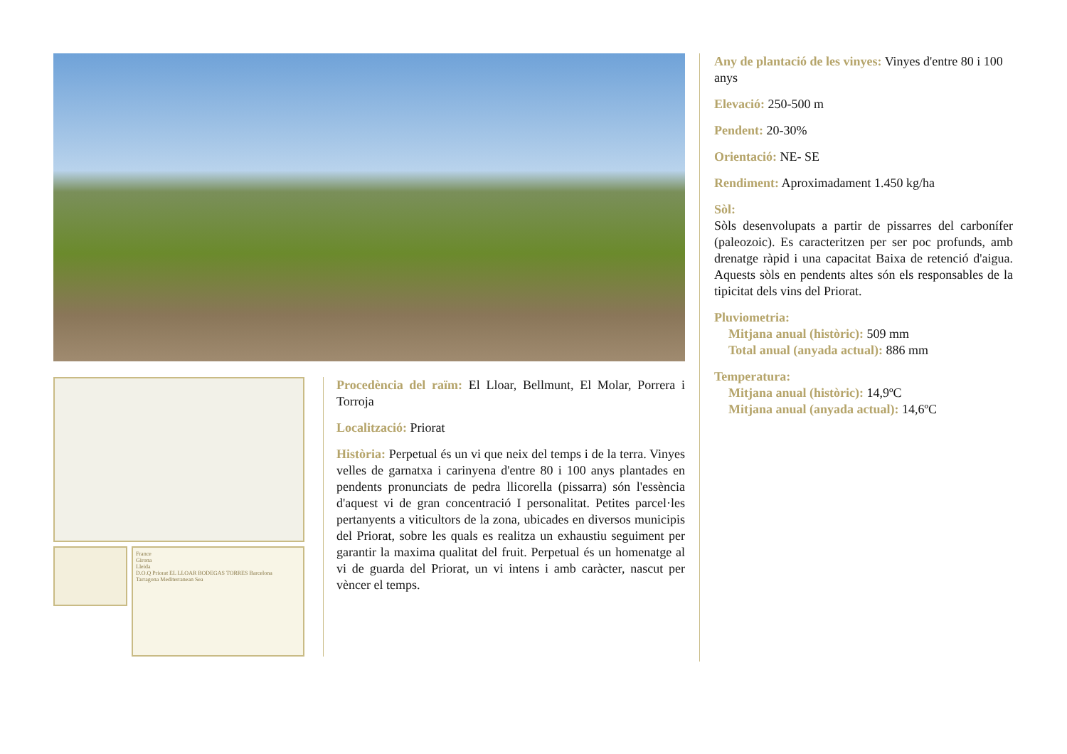France
Girona
Lleida
D.O.Q Priorat EL LLOAR BODEGAS TORRES Barcelona
Tarragona Mediterranean Sea
Procedència del raïm: El Lloar, Bellmunt, El Molar, Porrera i Torroja
Localització: Priorat
Història: Perpetual és un vi que neix del temps i de la terra. Vinyes velles de garnatxa i carinyena d'entre 80 i 100 anys plantades en pendents pronunciats de pedra llicorella (pissarra) són l'essència d'aquest vi de gran concentració I personalitat. Petites parcel·les pertanyents a viticultors de la zona, ubicades en diversos municipis del Priorat, sobre les quals es realitza un exhaustiu seguiment per garantir la maxima qualitat del fruit. Perpetual és un homenatge al vi de guarda del Priorat, un vi intens i amb caràcter, nascut per vèncer el temps.
Any de plantació de les vinyes: Vinyes d'entre 80 i 100 anys
Elevació: 250-500 m
Pendent: 20-30%
Orientació: NE- SE
Rendiment: Aproximadament 1.450 kg/ha
Sòl:
Sòls desenvolupats a partir de pissarres del carbonífer (paleozoic). Es caracteritzen per ser poc profunds, amb drenatge ràpid i una capacitat Baixa de retenció d'aigua. Aquests sòls en pendents altes són els responsables de la tipicitat dels vins del Priorat.
Pluviometria:
Mitjana anual (històric): 509 mm
Total anual (anyada actual): 886 mm
Temperatura:
Mitjana anual (històric): 14,9ºC
Mitjana anual (anyada actual): 14,6ºC